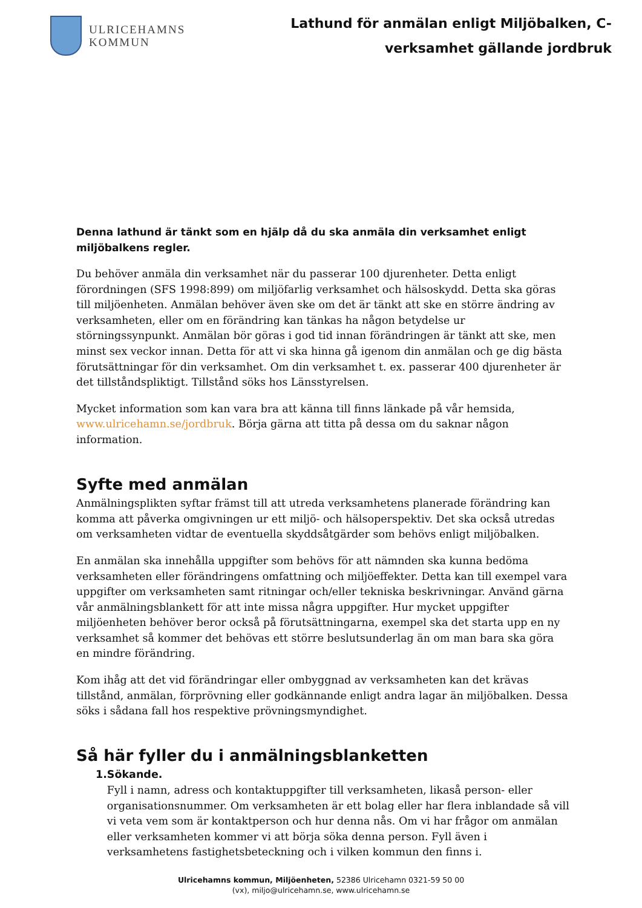ULRICEHAMNS
KOMMUN
Lathund för anmälan enligt Miljöbalken, C-
verksamhet gällande jordbruk
Denna lathund är tänkt som en hjälp då du ska anmäla din verksamhet enligt miljöbalkens regler.
Du behöver anmäla din verksamhet när du passerar 100 djurenheter. Detta enligt förordningen (SFS 1998:899) om miljöfarlig verksamhet och hälsoskydd. Detta ska göras till miljöenheten. Anmälan behöver även ske om det är tänkt att ske en större ändring av verksamheten, eller om en förändring kan tänkas ha någon betydelse ur störningssynpunkt. Anmälan bör göras i god tid innan förändringen är tänkt att ske, men minst sex veckor innan. Detta för att vi ska hinna gå igenom din anmälan och ge dig bästa förutsättningar för din verksamhet. Om din verksamhet t. ex. passerar 400 djurenheter är det tillståndspliktigt. Tillstånd söks hos Länsstyrelsen.
Mycket information som kan vara bra att känna till finns länkade på vår hemsida, www.ulricehamn.se/jordbruk. Börja gärna att titta på dessa om du saknar någon information.
Syfte med anmälan
Anmälningsplikten syftar främst till att utreda verksamhetens planerade förändring kan komma att påverka omgivningen ur ett miljö- och hälsoperspektiv. Det ska också utredas om verksamheten vidtar de eventuella skyddsåtgärder som behövs enligt miljöbalken.
En anmälan ska innehålla uppgifter som behövs för att nämnden ska kunna bedöma verksamheten eller förändringens omfattning och miljöeffekter. Detta kan till exempel vara uppgifter om verksamheten samt ritningar och/eller tekniska beskrivningar. Använd gärna vår anmälningsblankett för att inte missa några uppgifter. Hur mycket uppgifter miljöenheten behöver beror också på förutsättningarna, exempel ska det starta upp en ny verksamhet så kommer det behövas ett större beslutsunderlag än om man bara ska göra en mindre förändring.
Kom ihåg att det vid förändringar eller ombyggnad av verksamheten kan det krävas tillstånd, anmälan, förprövning eller godkännande enligt andra lagar än miljöbalken. Dessa söks i sådana fall hos respektive prövningsmyndighet.
Så här fyller du i anmälningsblanketten
1. Sökande.
Fyll i namn, adress och kontaktuppgifter till verksamheten, likaså person- eller organisationsnummer. Om verksamheten är ett bolag eller har flera inblandade så vill vi veta vem som är kontaktperson och hur denna nås. Om vi har frågor om anmälan eller verksamheten kommer vi att börja söka denna person. Fyll även i verksamhetens fastighetsbeteckning och i vilken kommun den finns i.
Ulricehamns kommun, Miljöenheten, 52386 Ulricehamn 0321-59 50 00
(vx), miljo@ulricehamn.se, www.ulricehamn.se